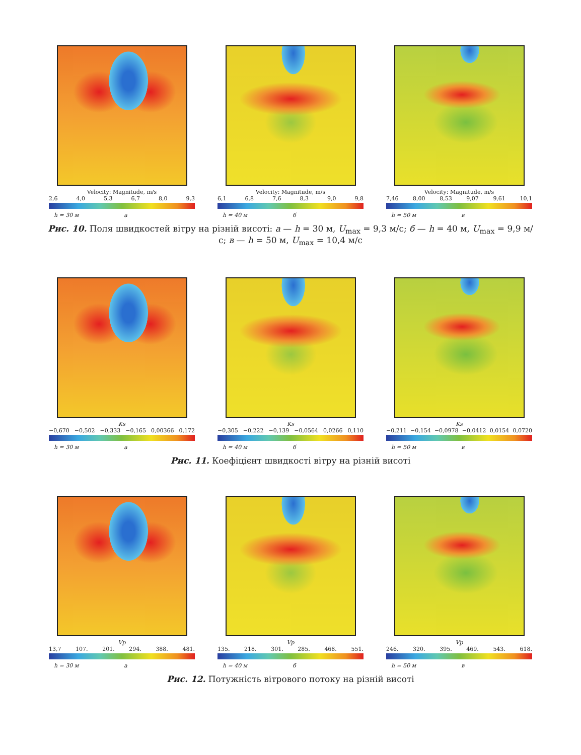Velocity: Magnitude, m/s
2,6 4,0 5,3 6,7 8,0 9,3
h = 30 м а
Velocity: Magnitude, m/s
6,1 6,8 7,6 8,3 9,0 9,8
h = 40 м б
Velocity: Magnitude, m/s
7,46 8,00 8,53 9,07 9,61 10,1
h = 50 м в
Рис. 10. Поля швидкостей вітру на різній висоті: а — h = 30 м, U<sub>max</sub> = 9,3 м/с; б — h = 40 м, U<sub>max</sub> = 9,9 м/с; в — h = 50 м, U<sub>max</sub> = 10,4 м/с
Ks
−0,670 −0,502 −0,333 −0,165 0,00366 0,172
h = 30 м а
Ks
−0,305 −0,222 −0,139 −0,0564 0,0266 0,110
h = 40 м б
Ks
−0,211 −0,154 −0,0978 −0,0412 0,0154 0,0720
h = 50 м в
Рис. 11. Коефіцієнт швидкості вітру на різній висоті
Vp
13,7 107. 201. 294. 388. 481.
h = 30 м а
Vp
135. 218. 301. 285. 468. 551.
h = 40 м б
Vp
246. 320. 395. 469. 543. 618.
h = 50 м в
Рис. 12. Потужність вітрового потоку на різній висоті